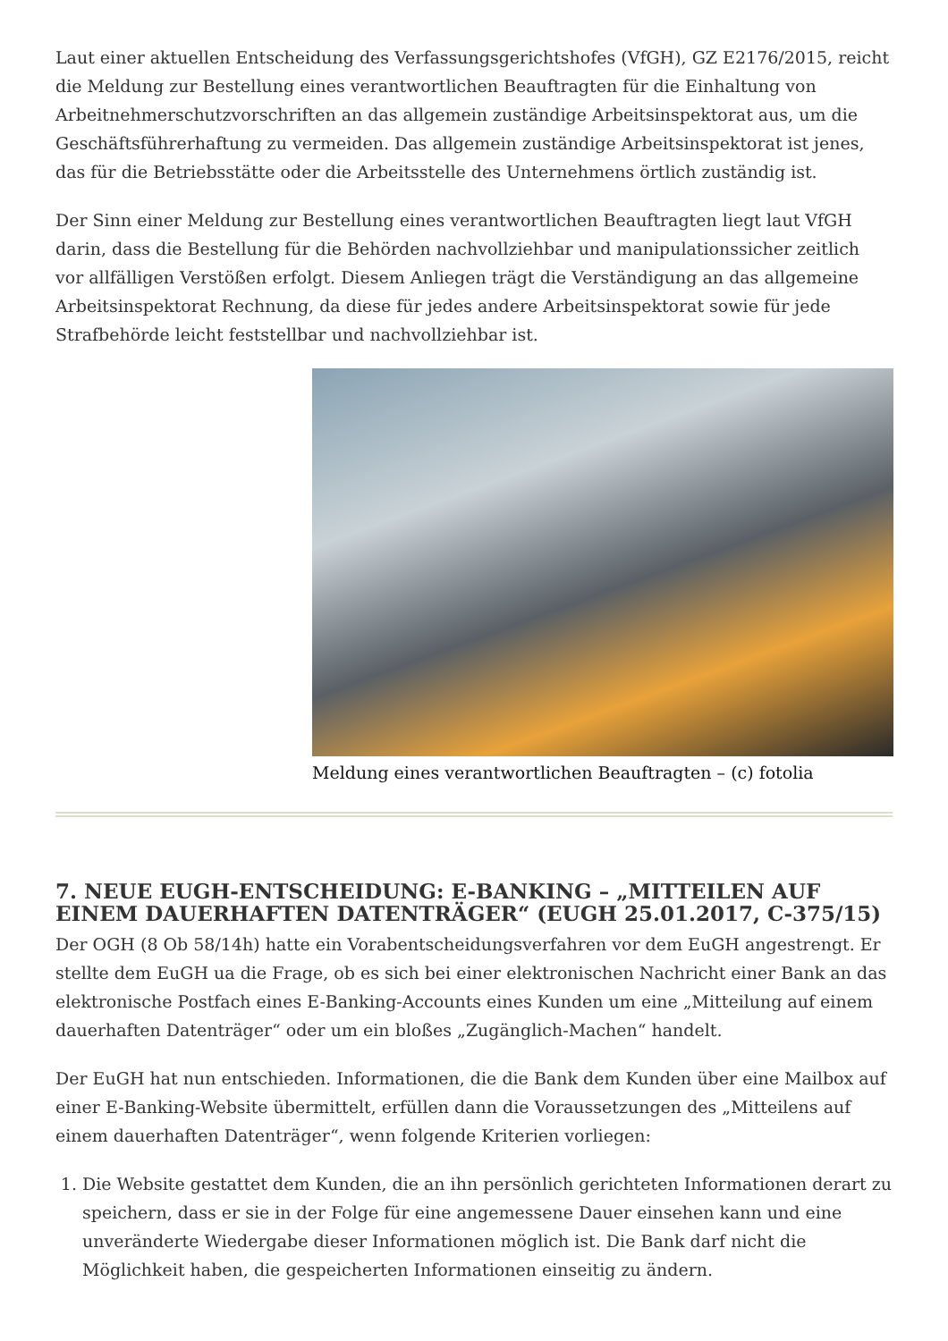Laut einer aktuellen Entscheidung des Verfassungsgerichtshofes (VfGH), GZ E2176/2015, reicht die Meldung zur Bestellung eines verantwortlichen Beauftragten für die Einhaltung von Arbeitnehmerschutzvorschriften an das allgemein zuständige Arbeitsinspektorat aus, um die Geschäftsführerhaftung zu vermeiden. Das allgemein zuständige Arbeitsinspektorat ist jenes, das für die Betriebsstätte oder die Arbeitsstelle des Unternehmens örtlich zuständig ist.
Der Sinn einer Meldung zur Bestellung eines verantwortlichen Beauftragten liegt laut VfGH darin, dass die Bestellung für die Behörden nachvollziehbar und manipulationssicher zeitlich vor allfälligen Verstößen erfolgt. Diesem Anliegen trägt die Verständigung an das allgemeine Arbeitsinspektorat Rechnung, da diese für jedes andere Arbeitsinspektorat sowie für jede Strafbehörde leicht feststellbar und nachvollziehbar ist.
Meldung eines verantwortlichen Beauftragten – (c) fotolia
7. NEUE EUGH-ENTSCHEIDUNG: E-BANKING – „MITTEILEN AUF EINEM DAUERHAFTEN DATENTRÄGER“ (EUGH 25.01.2017, C-375/15)
Der OGH (8 Ob 58/14h) hatte ein Vorabentscheidungsverfahren vor dem EuGH angestrengt. Er stellte dem EuGH ua die Frage, ob es sich bei einer elektronischen Nachricht einer Bank an das elektronische Postfach eines E-Banking-Accounts eines Kunden um eine „Mitteilung auf einem dauerhaften Datenträger“ oder um ein bloßes „Zugänglich-Machen“ handelt.
Der EuGH hat nun entschieden. Informationen, die die Bank dem Kunden über eine Mailbox auf einer E-Banking-Website übermittelt, erfüllen dann die Voraussetzungen des „Mitteilens auf einem dauerhaften Datenträger“, wenn folgende Kriterien vorliegen:
1. Die Website gestattet dem Kunden, die an ihn persönlich gerichteten Informationen derart zu speichern, dass er sie in der Folge für eine angemessene Dauer einsehen kann und eine unveränderte Wiedergabe dieser Informationen möglich ist. Die Bank darf nicht die Möglichkeit haben, die gespeicherten Informationen einseitig zu ändern.